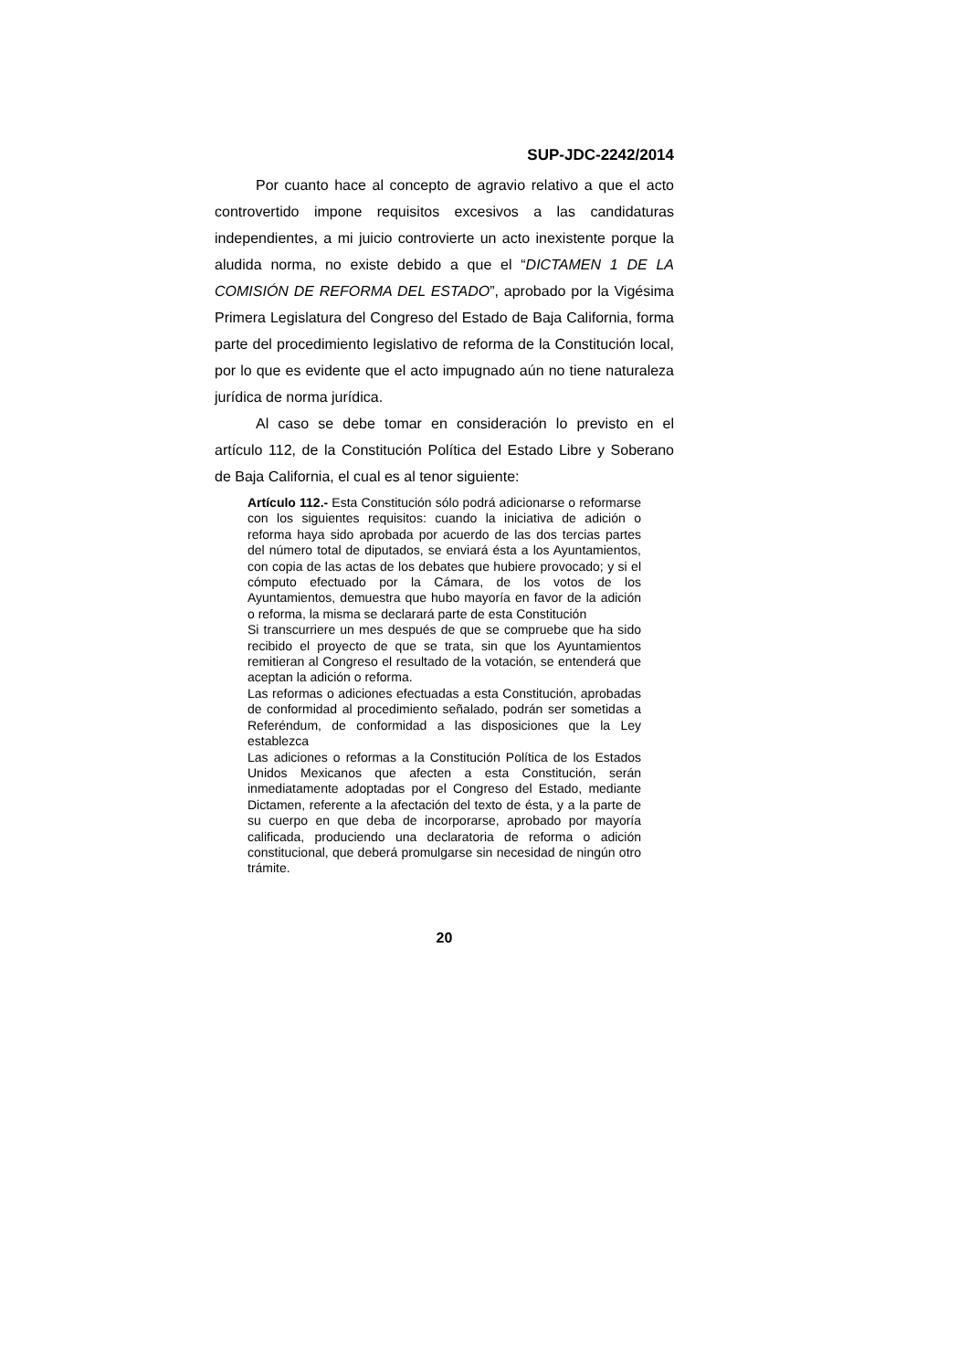SUP-JDC-2242/2014
Por cuanto hace al concepto de agravio relativo a que el acto controvertido impone requisitos excesivos a las candidaturas independientes, a mi juicio controvierte un acto inexistente porque la aludida norma, no existe debido a que el “DICTAMEN 1 DE LA COMISIÓN DE REFORMA DEL ESTADO”, aprobado por la Vigésima Primera Legislatura del Congreso del Estado de Baja California, forma parte del procedimiento legislativo de reforma de la Constitución local, por lo que es evidente que el acto impugnado aún no tiene naturaleza jurídica de norma jurídica.
Al caso se debe tomar en consideración lo previsto en el artículo 112, de la Constitución Política del Estado Libre y Soberano de Baja California, el cual es al tenor siguiente:
Artículo 112.- Esta Constitución sólo podrá adicionarse o reformarse con los siguientes requisitos: cuando la iniciativa de adición o reforma haya sido aprobada por acuerdo de las dos tercias partes del número total de diputados, se enviará ésta a los Ayuntamientos, con copia de las actas de los debates que hubiere provocado; y si el cómputo efectuado por la Cámara, de los votos de los Ayuntamientos, demuestra que hubo mayoría en favor de la adición o reforma, la misma se declarará parte de esta Constitución
Si transcurriere un mes después de que se compruebe que ha sido recibido el proyecto de que se trata, sin que los Ayuntamientos remitieran al Congreso el resultado de la votación, se entenderá que aceptan la adición o reforma.
Las reformas o adiciones efectuadas a esta Constitución, aprobadas de conformidad al procedimiento señalado, podrán ser sometidas a Referéndum, de conformidad a las disposiciones que la Ley establezca
Las adiciones o reformas a la Constitución Política de los Estados Unidos Mexicanos que afecten a esta Constitución, serán inmediatamente adoptadas por el Congreso del Estado, mediante Dictamen, referente a la afectación del texto de ésta, y a la parte de su cuerpo en que deba de incorporarse, aprobado por mayoría calificada, produciendo una declaratoria de reforma o adición constitucional, que deberá promulgarse sin necesidad de ningún otro trámite.
20